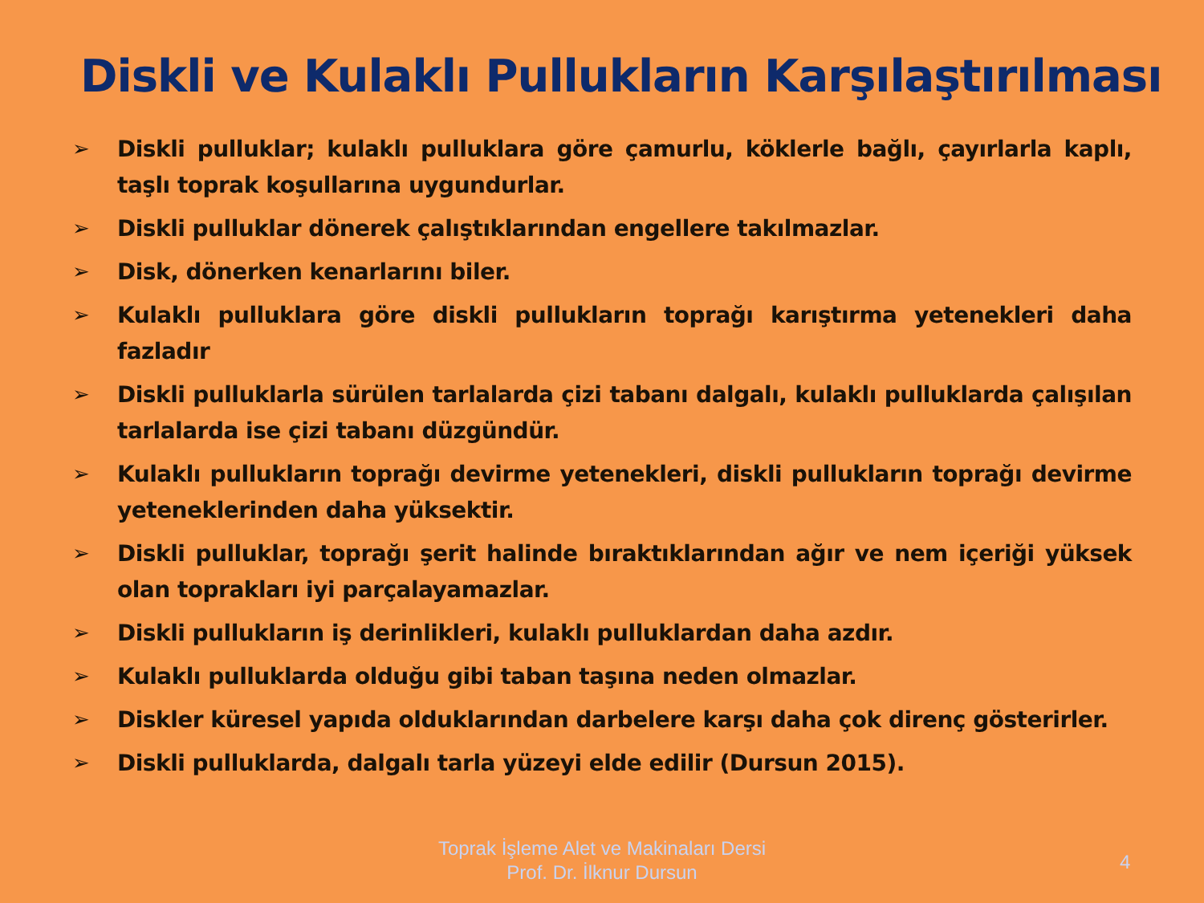Diskli ve Kulaklı Pullukların Karşılaştırılması
➢ Diskli pulluklar; kulaklı pulluklara göre çamurlu, köklerle bağlı, çayırlarla kaplı, taşlı toprak koşullarına uygundurlar.
➢ Diskli pulluklar dönerek çalıştıklarından engellere takılmazlar.
➢ Disk, dönerken kenarlarını biler.
➢ Kulaklı pulluklara göre diskli pullukların toprağı karıştırma yetenekleri daha fazladır
➢ Diskli pulluklarla sürülen tarlalarda çizi tabanı dalgalı, kulaklı pulluklarda çalışılan tarlalarda ise çizi tabanı düzgündür.
➢ Kulaklı pullukların toprağı devirme yetenekleri, diskli pullukların toprağı devirme yeteneklerinden daha yüksektir.
➢ Diskli pulluklar, toprağı şerit halinde bıraktıklarından ağır ve nem içeriği yüksek olan toprakları iyi parçalayamazlar.
➢ Diskli pullukların iş derinlikleri, kulaklı pulluklardan daha azdır.
➢ Kulaklı pulluklarda olduğu gibi taban taşına neden olmazlar.
➢ Diskler küresel yapıda olduklarından darbelere karşı daha çok direnç gösterirler.
➢ Diskli pulluklarda, dalgalı tarla yüzeyi elde edilir (Dursun 2015).
Toprak İşleme Alet ve Makinaları Dersi
Prof. Dr. İlknur Dursun
4